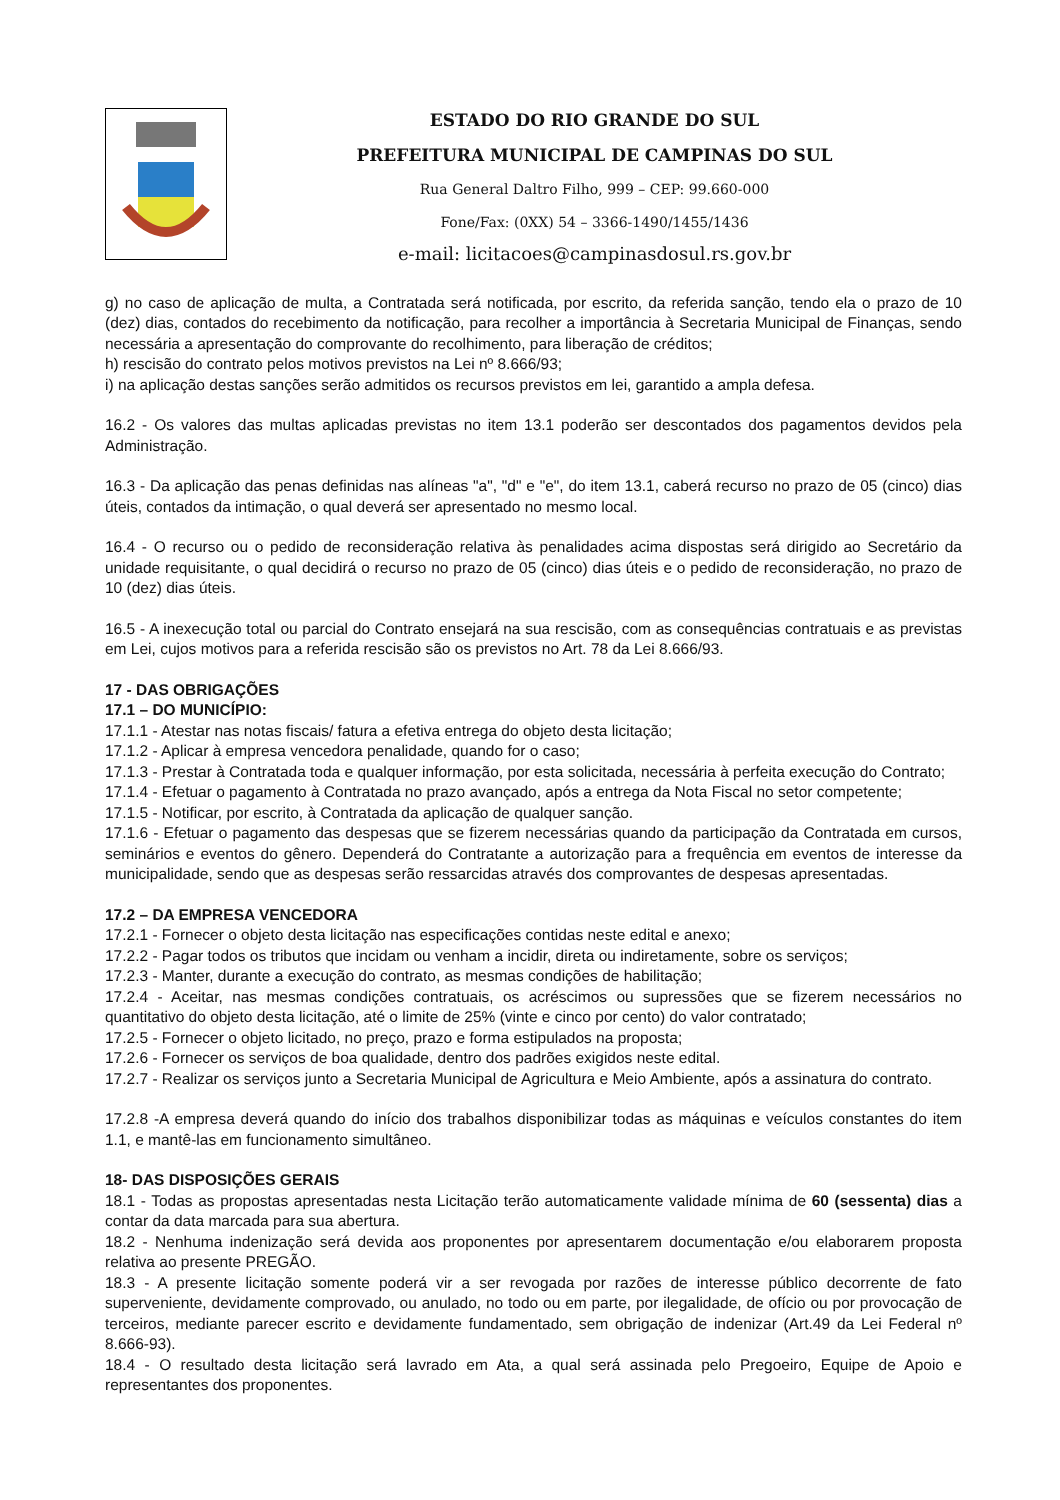ESTADO DO RIO GRANDE DO SUL
PREFEITURA MUNICIPAL DE CAMPINAS DO SUL
Rua General Daltro Filho, 999 – CEP: 99.660-000
Fone/Fax: (0XX) 54 – 3366-1490/1455/1436
e-mail: licitacoes@campinasdosul.rs.gov.br
g) no caso de aplicação de multa, a Contratada será notificada, por escrito, da referida sanção, tendo ela o prazo de 10 (dez) dias, contados do recebimento da notificação, para recolher a importância à Secretaria Municipal de Finanças, sendo necessária a apresentação do comprovante do recolhimento, para liberação de créditos;
h) rescisão do contrato pelos motivos previstos na Lei nº 8.666/93;
i) na aplicação destas sanções serão admitidos os recursos previstos em lei, garantido a ampla defesa.
16.2 - Os valores das multas aplicadas previstas no item 13.1 poderão ser descontados dos pagamentos devidos pela Administração.
16.3 - Da aplicação das penas definidas nas alíneas "a", "d" e "e", do item 13.1, caberá recurso no prazo de 05 (cinco) dias úteis, contados da intimação, o qual deverá ser apresentado no mesmo local.
16.4 - O recurso ou o pedido de reconsideração relativa às penalidades acima dispostas será dirigido ao Secretário da unidade requisitante, o qual decidirá o recurso no prazo de 05 (cinco) dias úteis e o pedido de reconsideração, no prazo de 10 (dez) dias úteis.
16.5 - A inexecução total ou parcial do Contrato ensejará na sua rescisão, com as consequências contratuais e as previstas em Lei, cujos motivos para a referida rescisão são os previstos no Art. 78 da Lei 8.666/93.
17 - DAS OBRIGAÇÕES
17.1 – DO MUNICÍPIO:
17.1.1 - Atestar nas notas fiscais/ fatura a efetiva entrega do objeto desta licitação;
17.1.2 - Aplicar à empresa vencedora penalidade, quando for o caso;
17.1.3 - Prestar à Contratada toda e qualquer informação, por esta solicitada, necessária à perfeita execução do Contrato;
17.1.4 - Efetuar o pagamento à Contratada no prazo avançado, após a entrega da Nota Fiscal no setor competente;
17.1.5 - Notificar, por escrito, à Contratada da aplicação de qualquer sanção.
17.1.6 - Efetuar o pagamento das despesas que se fizerem necessárias quando da participação da Contratada em cursos, seminários e eventos do gênero. Dependerá do Contratante a autorização para a frequência em eventos de interesse da municipalidade, sendo que as despesas serão ressarcidas através dos comprovantes de despesas apresentadas.
17.2 – DA EMPRESA VENCEDORA
17.2.1 - Fornecer o objeto desta licitação nas especificações contidas neste edital e anexo;
17.2.2 - Pagar todos os tributos que incidam ou venham a incidir, direta ou indiretamente, sobre os serviços;
17.2.3 - Manter, durante a execução do contrato, as mesmas condições de habilitação;
17.2.4 - Aceitar, nas mesmas condições contratuais, os acréscimos ou supressões que se fizerem necessários no quantitativo do objeto desta licitação, até o limite de 25% (vinte e cinco por cento) do valor contratado;
17.2.5 - Fornecer o objeto licitado, no preço, prazo e forma estipulados na proposta;
17.2.6 - Fornecer os serviços de boa qualidade, dentro dos padrões exigidos neste edital.
17.2.7 - Realizar os serviços junto a Secretaria Municipal de Agricultura e Meio Ambiente, após a assinatura do contrato.
17.2.8 -A empresa deverá quando do início dos trabalhos disponibilizar todas as máquinas e veículos constantes do item 1.1, e mantê-las em funcionamento simultâneo.
18- DAS DISPOSIÇÕES GERAIS
18.1 - Todas as propostas apresentadas nesta Licitação terão automaticamente validade mínima de 60 (sessenta) dias a contar da data marcada para sua abertura.
18.2 - Nenhuma indenização será devida aos proponentes por apresentarem documentação e/ou elaborarem proposta relativa ao presente PREGÃO.
18.3 - A presente licitação somente poderá vir a ser revogada por razões de interesse público decorrente de fato superveniente, devidamente comprovado, ou anulado, no todo ou em parte, por ilegalidade, de ofício ou por provocação de terceiros, mediante parecer escrito e devidamente fundamentado, sem obrigação de indenizar (Art.49 da Lei Federal nº 8.666-93).
18.4 - O resultado desta licitação será lavrado em Ata, a qual será assinada pelo Pregoeiro, Equipe de Apoio e representantes dos proponentes.